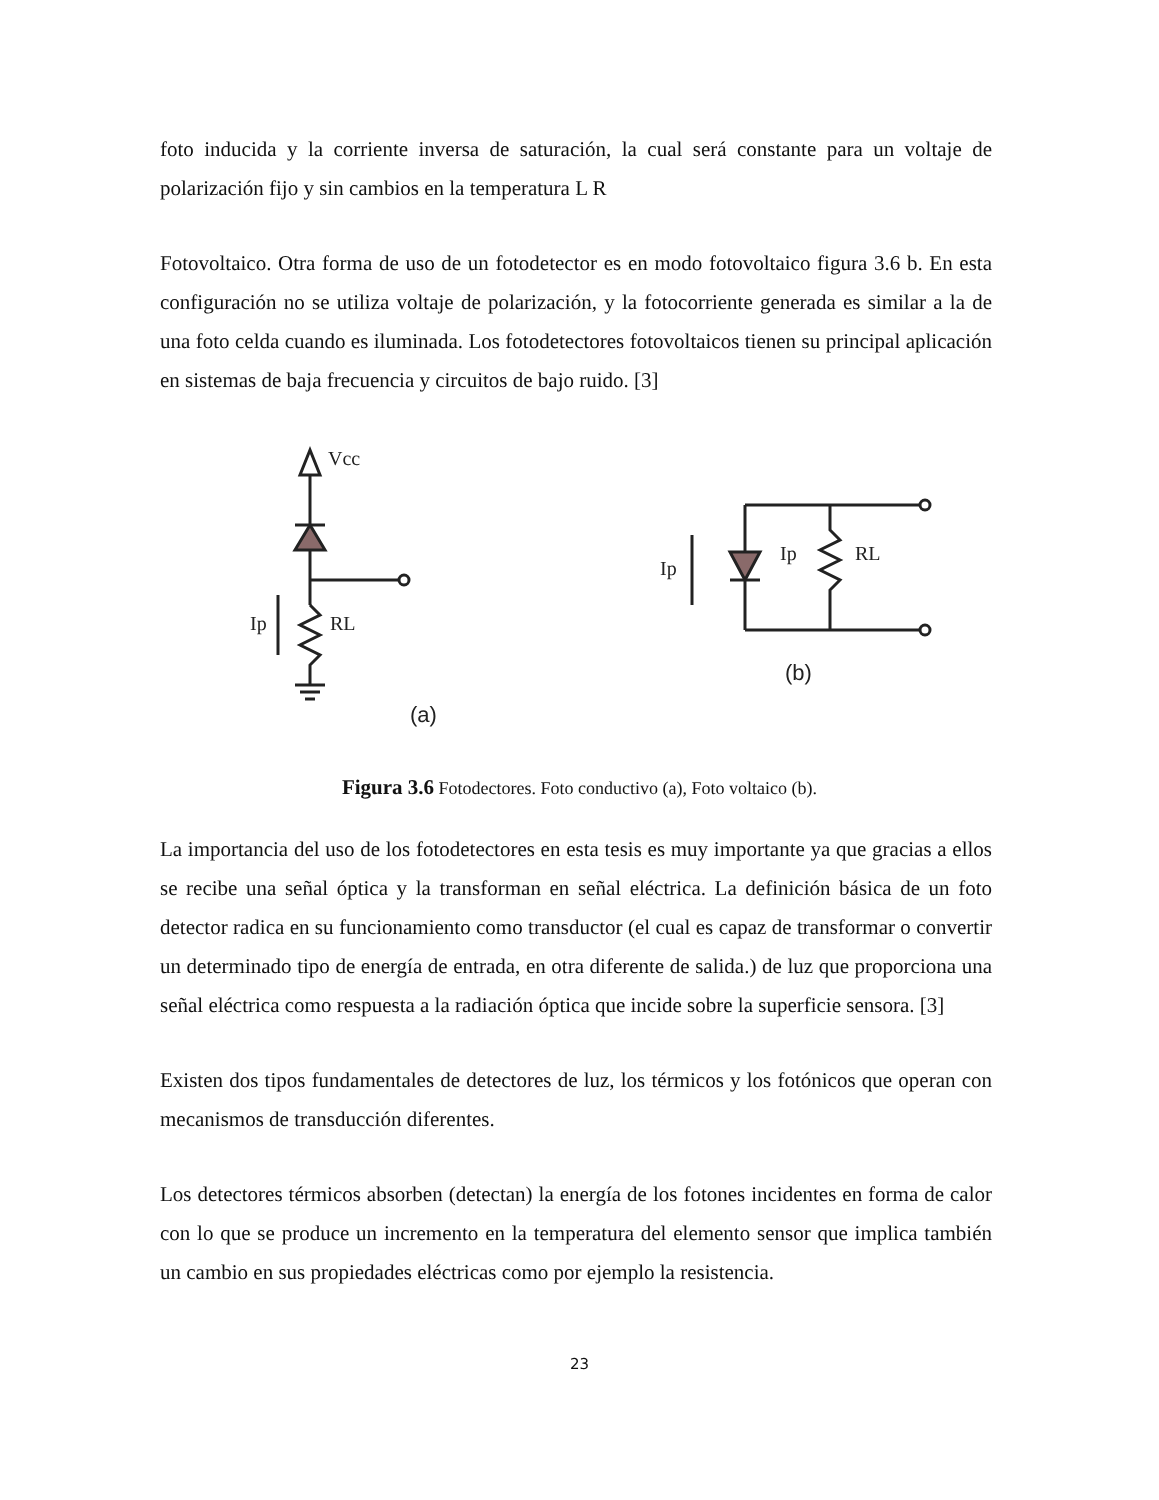foto inducida y la corriente inversa de saturación, la cual será constante para un voltaje de polarización fijo y sin cambios en la temperatura L R
Fotovoltaico. Otra forma de uso de un fotodetector es en modo fotovoltaico figura 3.6 b. En esta configuración no se utiliza voltaje de polarización, y la fotocorriente generada es similar a la de una foto celda cuando es iluminada. Los fotodetectores fotovoltaicos tienen su principal aplicación en sistemas de baja frecuencia y circuitos de bajo ruido. [3]
Vcc
Ip
RL
Ip
Ip
RL
(a)
(b)
Figura 3.6 Fotodectores. Foto conductivo (a), Foto voltaico (b).
La importancia del uso de los fotodetectores en esta tesis es muy importante ya que gracias a ellos se recibe una señal óptica y la transforman en señal eléctrica. La definición básica de un foto detector radica en su funcionamiento como transductor (el cual es capaz de transformar o convertir un determinado tipo de energía de entrada, en otra diferente de salida.) de luz que proporciona una señal eléctrica como respuesta a la radiación óptica que incide sobre la superficie sensora. [3]
Existen dos tipos fundamentales de detectores de luz, los térmicos y los fotónicos que operan con mecanismos de transducción diferentes.
Los detectores térmicos absorben (detectan) la energía de los fotones incidentes en forma de calor con lo que se produce un incremento en la temperatura del elemento sensor que implica también un cambio en sus propiedades eléctricas como por ejemplo la resistencia.
23